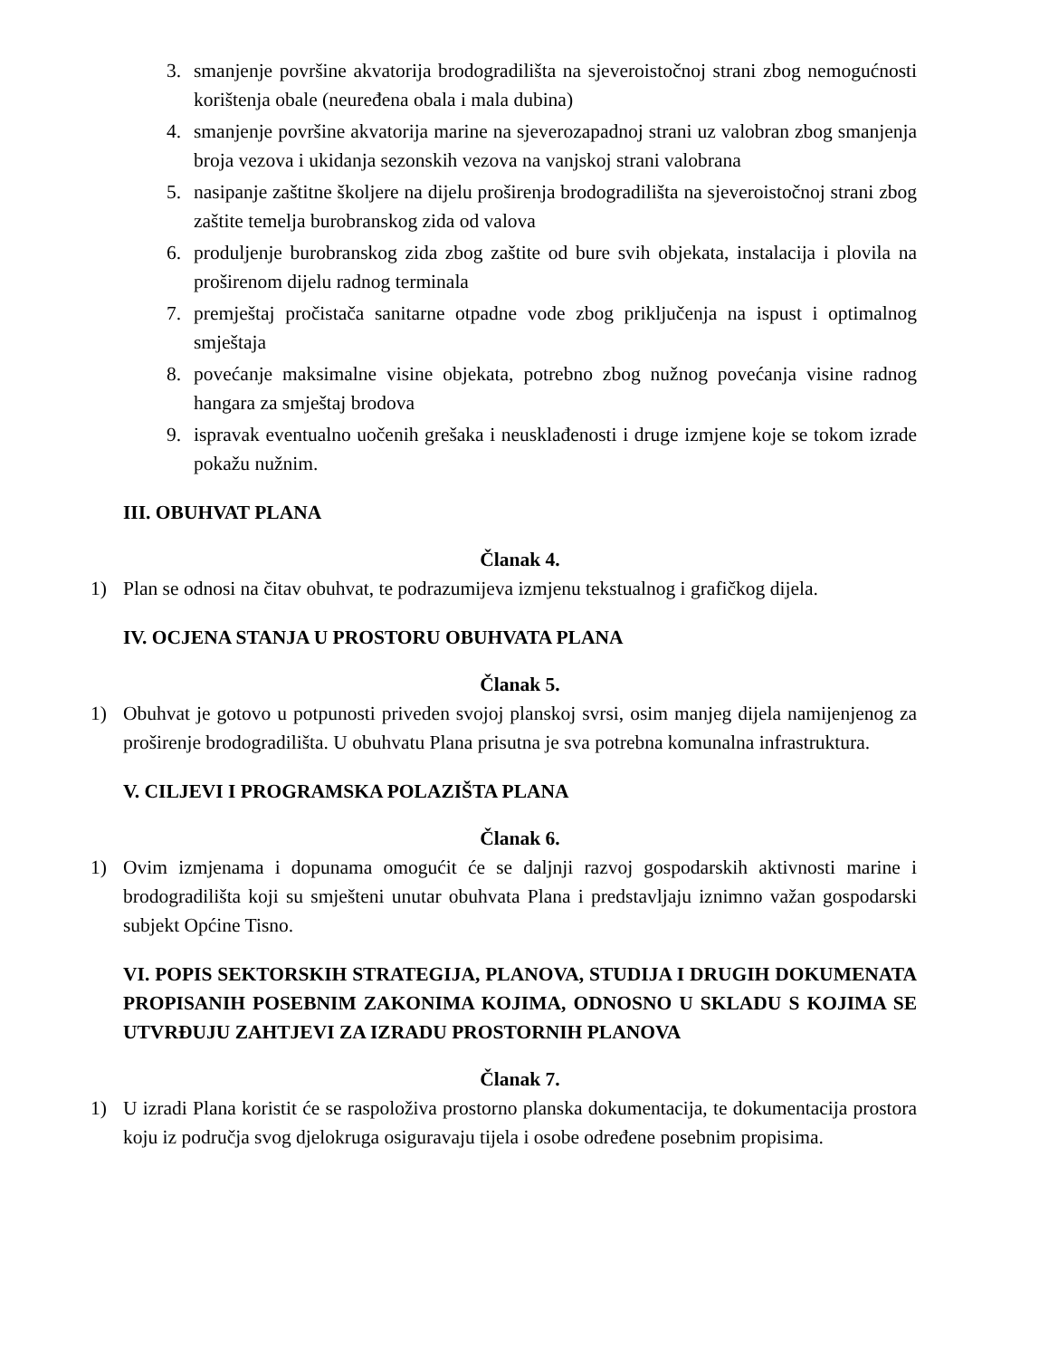3. smanjenje površine akvatorija brodogradilišta na sjeveroistočnoj strani zbog nemogućnosti korištenja obale (neuređena obala i mala dubina)
4. smanjenje površine akvatorija marine na sjeverozapadnoj strani uz valobran zbog smanjenja broja vezova i ukidanja sezonskih vezova na vanjskoj strani valobrana
5. nasipanje zaštitne školjere na dijelu proširenja brodogradilišta na sjeveroistočnoj strani zbog zaštite temelja burobranskog zida od valova
6. produljenje burobranskog zida zbog zaštite od bure svih objekata, instalacija i plovila na proširenom dijelu radnog terminala
7. premještaj pročistača sanitarne otpadne vode zbog priključenja na ispust i optimalnog smještaja
8. povećanje maksimalne visine objekata, potrebno zbog nužnog povećanja visine radnog hangara za smještaj brodova
9. ispravak eventualno uočenih grešaka i neusklađenosti i druge izmjene koje se tokom izrade pokažu nužnim.
III. OBUHVAT PLANA
Članak 4.
1) Plan se odnosi na čitav obuhvat, te podrazumijeva izmjenu tekstualnog i grafičkog dijela.
IV. OCJENA STANJA U PROSTORU OBUHVATA PLANA
Članak 5.
1) Obuhvat je gotovo u potpunosti priveden svojoj planskoj svrsi, osim manjeg dijela namijenjenog za proširenje brodogradilišta. U obuhvatu Plana prisutna je sva potrebna komunalna infrastruktura.
V. CILJEVI I PROGRAMSKA POLAZIŠTA PLANA
Članak 6.
1) Ovim izmjenama i dopunama omogućit će se daljnji razvoj gospodarskih aktivnosti marine i brodogradilišta koji su smješteni unutar obuhvata Plana i predstavljaju iznimno važan gospodarski subjekt Općine Tisno.
VI. POPIS SEKTORSKIH STRATEGIJA, PLANOVA, STUDIJA I DRUGIH DOKUMENATA PROPISANIH POSEBNIM ZAKONIMA KOJIMA, ODNOSNO U SKLADU S KOJIMA SE UTVRĐUJU ZAHTJEVI ZA IZRADU PROSTORNIH PLANOVA
Članak 7.
1) U izradi Plana koristit će se raspoloživa prostorno planska dokumentacija, te dokumentacija prostora koju iz područja svog djelokruga osiguravaju tijela i osobe određene posebnim propisima.